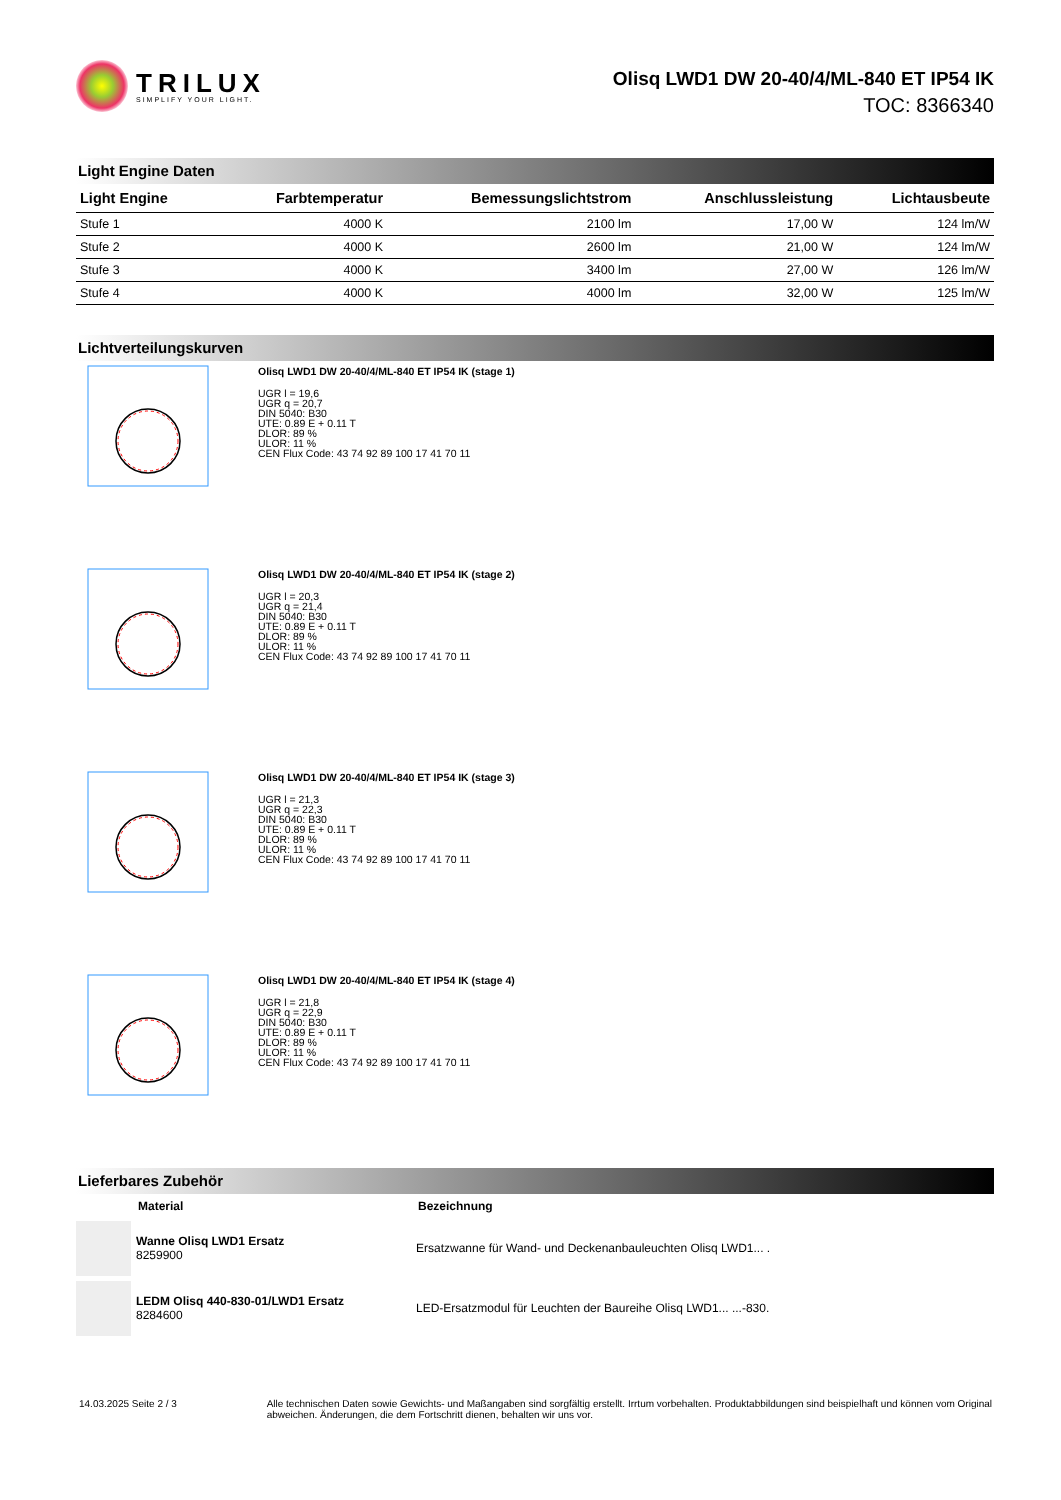TRILUX
SIMPLIFY YOUR LIGHT.
Olisq LWD1 DW 20-40/4/ML-840 ET IP54 IK
TOC: 8366340
Light Engine Daten
| Light Engine | Farbtemperatur | Bemessungslichtstrom | Anschlussleistung | Lichtausbeute |
| --- | --- | --- | --- | --- |
| Stufe 1 | 4000 K | 2100 lm | 17,00 W | 124 lm/W |
| Stufe 2 | 4000 K | 2600 lm | 21,00 W | 124 lm/W |
| Stufe 3 | 4000 K | 3400 lm | 27,00 W | 126 lm/W |
| Stufe 4 | 4000 K | 4000 lm | 32,00 W | 125 lm/W |
Lichtverteilungskurven
Olisq LWD1 DW 20-40/4/ML-840 ET IP54 IK (stage 1)
UGR l = 19,6
UGR q = 20,7
DIN 5040: B30
UTE: 0.89 E + 0.11 T
DLOR: 89 %
ULOR: 11 %
CEN Flux Code: 43 74 92 89 100 17 41 70 11
Olisq LWD1 DW 20-40/4/ML-840 ET IP54 IK (stage 2)
UGR l = 20,3
UGR q = 21,4
DIN 5040: B30
UTE: 0.89 E + 0.11 T
DLOR: 89 %
ULOR: 11 %
CEN Flux Code: 43 74 92 89 100 17 41 70 11
Olisq LWD1 DW 20-40/4/ML-840 ET IP54 IK (stage 3)
UGR l = 21,3
UGR q = 22,3
DIN 5040: B30
UTE: 0.89 E + 0.11 T
DLOR: 89 %
ULOR: 11 %
CEN Flux Code: 43 74 92 89 100 17 41 70 11
Olisq LWD1 DW 20-40/4/ML-840 ET IP54 IK (stage 4)
UGR l = 21,8
UGR q = 22,9
DIN 5040: B30
UTE: 0.89 E + 0.11 T
DLOR: 89 %
ULOR: 11 %
CEN Flux Code: 43 74 92 89 100 17 41 70 11
Lieferbares Zubehör
Material Bezeichnung
Wanne Olisq LWD1 Ersatz
8259900
Ersatzwanne für Wand- und Deckenanbauleuchten Olisq LWD1... .
LEDM Olisq 440-830-01/LWD1 Ersatz
8284600
LED-Ersatzmodul für Leuchten der Baureihe Olisq LWD1... ...-830.
14.03.2025 Seite 2 / 3 Alle technischen Daten sowie Gewichts- und Maßangaben sind sorgfältig erstellt. Irrtum vorbehalten. Produktabbildungen sind beispielhaft und können vom Original abweichen. Änderungen, die dem Fortschritt dienen, behalten wir uns vor.